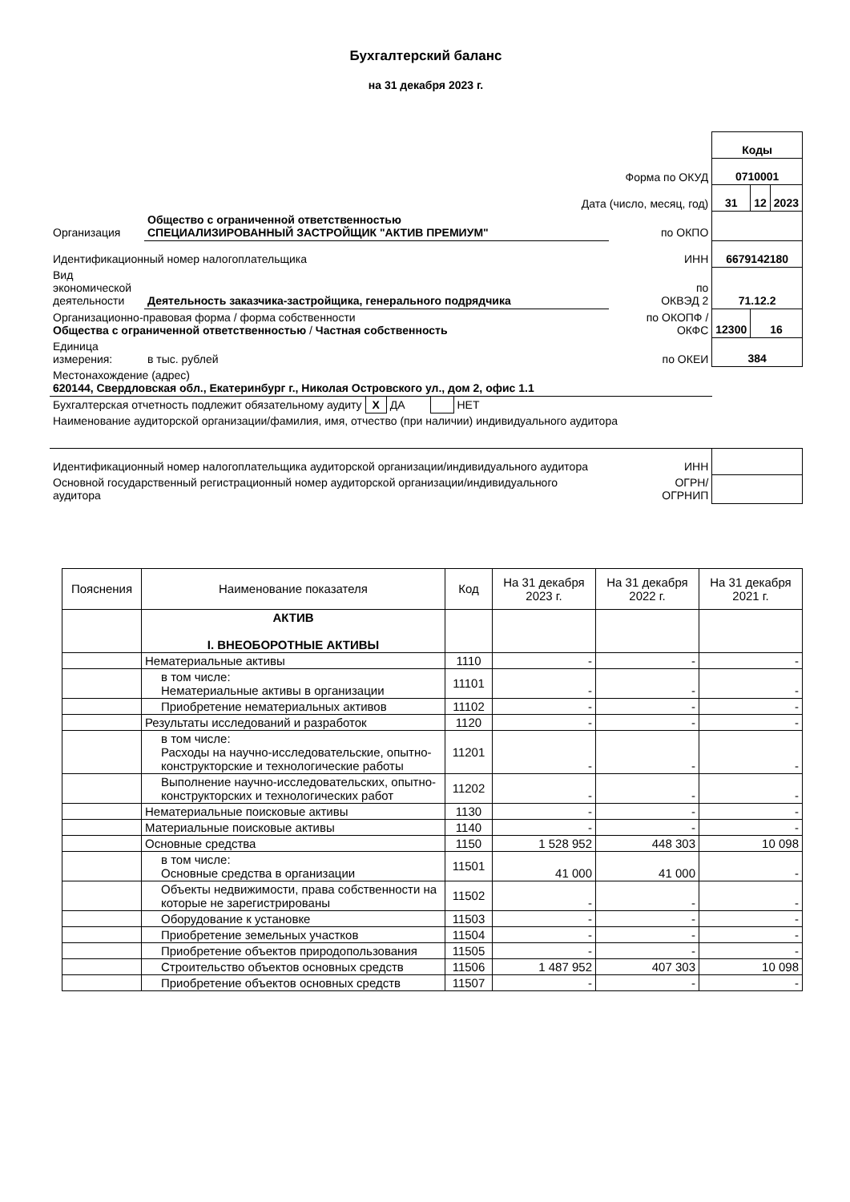Бухгалтерский баланс
на 31 декабря 2023 г.
| | | | Коды | | |
| Форма по ОКУД | | | 0710001 | | |
| Дата (число, месяц, год) | | | 31 | 12 | 2023 |
| Организация | Общество с ограниченной ответственностью СПЕЦИАЛИЗИРОВАННЫЙ ЗАСТРОЙЩИК "АКТИВ ПРЕМИУМ" | по ОКПО | | | |
| Идентификационный номер налогоплательщика | | ИНН | 6679142180 | | |
| Вид экономической деятельности | Деятельность заказчика-застройщика, генерального подрядчика | по ОКВЭД 2 | 71.12.2 | | |
| Организационно-правовая форма / форма собственности Общества с ограниченной ответственностью / Частная собственность | | по ОКОПФ / ОКФС | 12300 | 16 | |
| Единица измерения: | в тыс. рублей | по ОКЕИ | 384 | | |
| Местонахождение (адрес) 620144, Свердловская обл., Екатеринбург г., Николая Островского ул., дом 2, офис 1.1 | | | | | |
| Бухгалтерская отчетность подлежит обязательному аудиту X ДА НЕТ | | | | | |
| Наименование аудиторской организации/фамилия, имя, отчество (при наличии) индивидуального аудитора | | | | | |
| Идентификационный номер налогоплательщика аудиторской организации/индивидуального аудитора | | ИНН | | | |
| Основной государственный регистрационный номер аудиторской организации/индивидуального аудитора | | ОГРН/ ОГРНИП | | | |
| Пояснения | Наименование показателя | Код | На 31 декабря 2023 г. | На 31 декабря 2022 г. | На 31 декабря 2021 г. |
| --- | --- | --- | --- | --- | --- |
| | АКТИВ I. ВНЕОБОРОТНЫЕ АКТИВЫ | | | | |
| | Нематериальные активы | 1110 | - | - | - |
| | в том числе: Нематериальные активы в организации | 11101 | - | - | - |
| | Приобретение нематериальных активов | 11102 | - | - | - |
| | Результаты исследований и разработок | 1120 | - | - | - |
| | в том числе: Расходы на научно-исследовательские, опытно-конструкторские и технологические работы | 11201 | - | - | - |
| | Выполнение научно-исследовательских, опытно-конструкторских и технологических работ | 11202 | - | - | - |
| | Нематериальные поисковые активы | 1130 | - | - | - |
| | Материальные поисковые активы | 1140 | - | - | - |
| | Основные средства | 1150 | 1 528 952 | 448 303 | 10 098 |
| | в том числе: Основные средства в организации | 11501 | 41 000 | 41 000 | - |
| | Объекты недвижимости, права собственности на которые не зарегистрированы | 11502 | - | - | - |
| | Оборудование к установке | 11503 | - | - | - |
| | Приобретение земельных участков | 11504 | - | - | - |
| | Приобретение объектов природопользования | 11505 | - | - | - |
| | Строительство объектов основных средств | 11506 | 1 487 952 | 407 303 | 10 098 |
| | Приобретение объектов основных средств | 11507 | - | - | - |